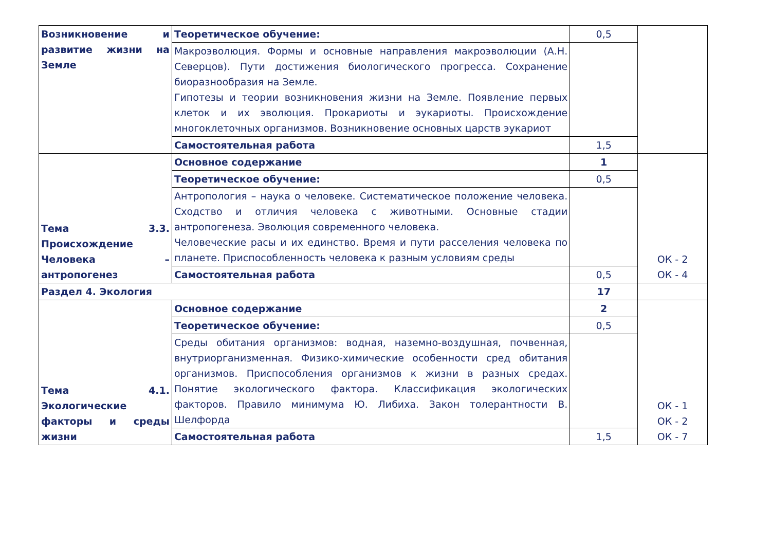| Возникновение и развитие жизни на Земле | Теоретическое обучение: | 0,5 | |
| | Макроэволюция. Формы и основные направления макроэволюции (А.Н. Северцов). Пути достижения биологического прогресса. Сохранение биоразнообразия на Земле. Гипотезы и теории возникновения жизни на Земле. Появление первых клеток и их эволюция. Прокариоты и эукариоты. Происхождение многоклеточных организмов. Возникновение основных царств эукариот | | |
| | Самостоятельная работа | 1,5 | |
| Тема 3.3. Происхождение Человека – антропогенез | Основное содержание | 1 | ОК - 2 ОК - 4 |
| | Теоретическое обучение: | 0,5 | |
| | Антропология – наука о человеке. Систематическое положение человека. Сходство и отличия человека с животными. Основные стадии антропогенеза. Эволюция современного человека. Человеческие расы и их единство. Время и пути расселения человека по планете. Приспособленность человека к разным условиям среды | | |
| | Самостоятельная работа | 0,5 | |
| Раздел 4. Экология | | 17 | |
| Тема 4.1. Экологические факторы и среды жизни | Основное содержание | 2 | ОК - 1 ОК - 2 ОК - 7 |
| | Теоретическое обучение: | 0,5 | |
| | Среды обитания организмов: водная, наземно-воздушная, почвенная, внутриорганизменная. Физико-химические особенности сред обитания организмов. Приспособления организмов к жизни в разных средах. Понятие экологического фактора. Классификация экологических факторов. Правило минимума Ю. Либиха. Закон толерантности В. Шелфорда | | |
| | Самостоятельная работа | 1,5 | |